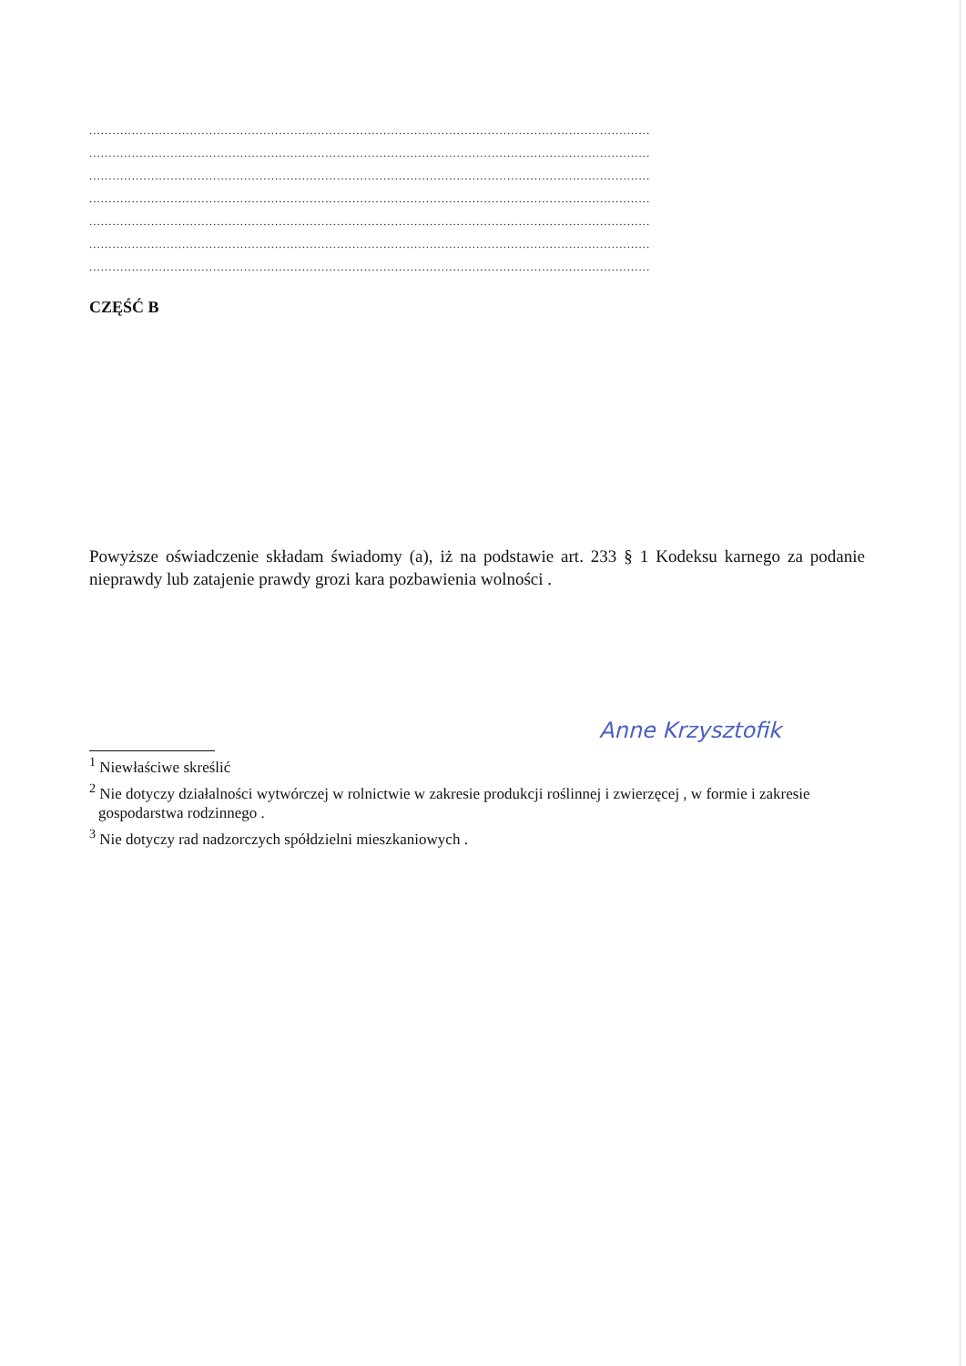.................................................................................................................................................
.................................................................................................................................................
.................................................................................................................................................
.................................................................................................................................................
.................................................................................................................................................
.................................................................................................................................................
.................................................................................................................................................
CZĘŚĆ B
Powyższe oświadczenie składam świadomy (a), iż na podstawie art. 233 § 1 Kodeksu karnego za podanie nieprawdy lub zatajenie prawdy grozi kara pozbawienia wolności .
Anne Krzysztofik
<sup>1</sup> Niewłaściwe skreślić
<sup>2</sup> Nie dotyczy działalności wytwórczej w rolnictwie w zakresie produkcji roślinnej i zwierzęcej , w formie i zakresie gospodarstwa rodzinnego .
<sup>3</sup> Nie dotyczy rad nadzorczych spółdzielni mieszkaniowych .